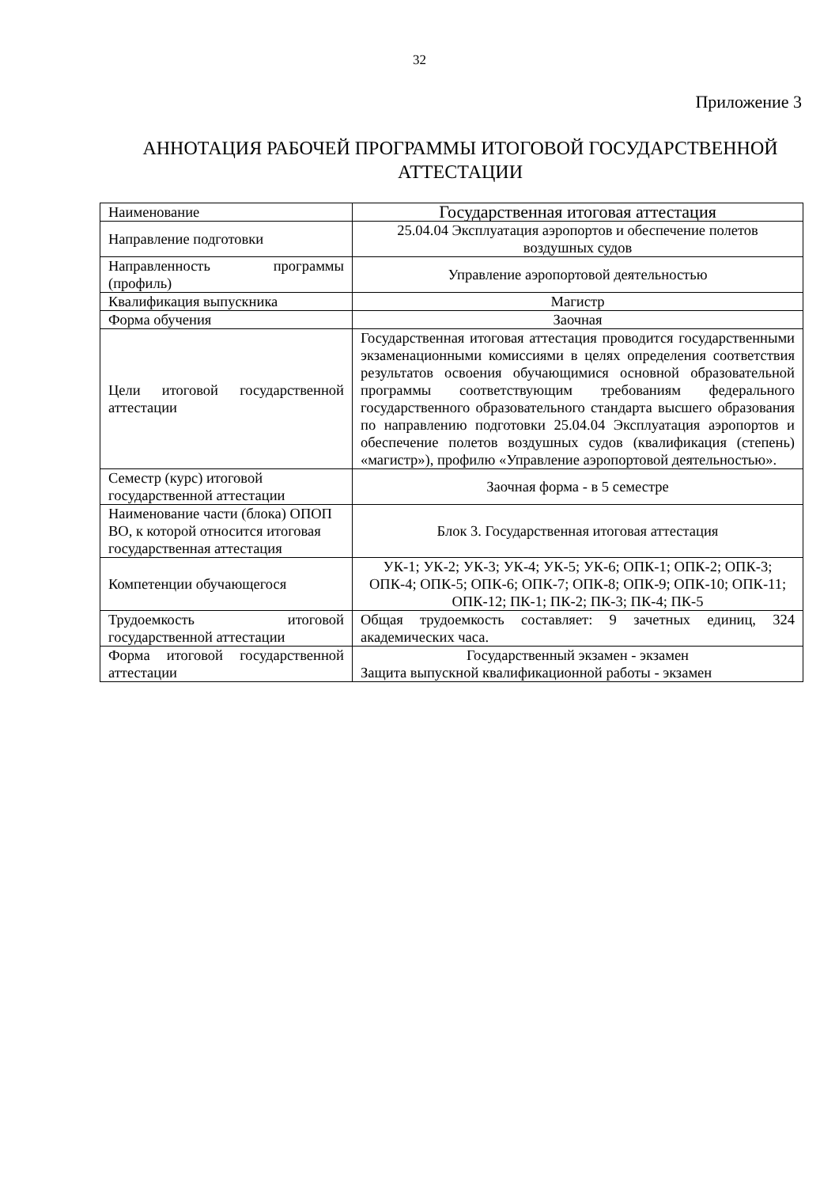32
Приложение 3
АННОТАЦИЯ РАБОЧЕЙ ПРОГРАММЫ ИТОГОВОЙ ГОСУДАРСТВЕННОЙ АТТЕСТАЦИИ
| Наименование | Государственная итоговая аттестация |
| Направление подготовки | 25.04.04 Эксплуатация аэропортов и обеспечение полетов воздушных судов |
| Направленность программы (профиль) | Управление аэропортовой деятельностью |
| Квалификация выпускника | Магистр |
| Форма обучения | Заочная |
| Цели итоговой государственной аттестации | Государственная итоговая аттестация проводится государственными экзаменационными комиссиями в целях определения соответствия результатов освоения обучающимися основной образовательной программы соответствующим требованиям федерального государственного образовательного стандарта высшего образования по направлению подготовки 25.04.04 Эксплуатация аэропортов и обеспечение полетов воздушных судов (квалификация (степень) «магистр»), профилю «Управление аэропортовой деятельностью». |
| Семестр (курс) итоговой государственной аттестации | Заочная форма - в 5 семестре |
| Наименование части (блока) ОПОП ВО, к которой относится итоговая государственная аттестация | Блок 3. Государственная итоговая аттестация |
| Компетенции обучающегося | УК-1; УК-2; УК-3; УК-4; УК-5; УК-6; ОПК-1; ОПК-2; ОПК-3; ОПК-4; ОПК-5; ОПК-6; ОПК-7; ОПК-8; ОПК-9; ОПК-10; ОПК-11; ОПК-12; ПК-1; ПК-2; ПК-3; ПК-4; ПК-5 |
| Трудоемкость итоговой государственной аттестации | Общая трудоемкость составляет: 9 зачетных единиц, 324 академических часа. |
| Форма итоговой государственной аттестации | Государственный экзамен - экзамен Защита выпускной квалификационной работы - экзамен |